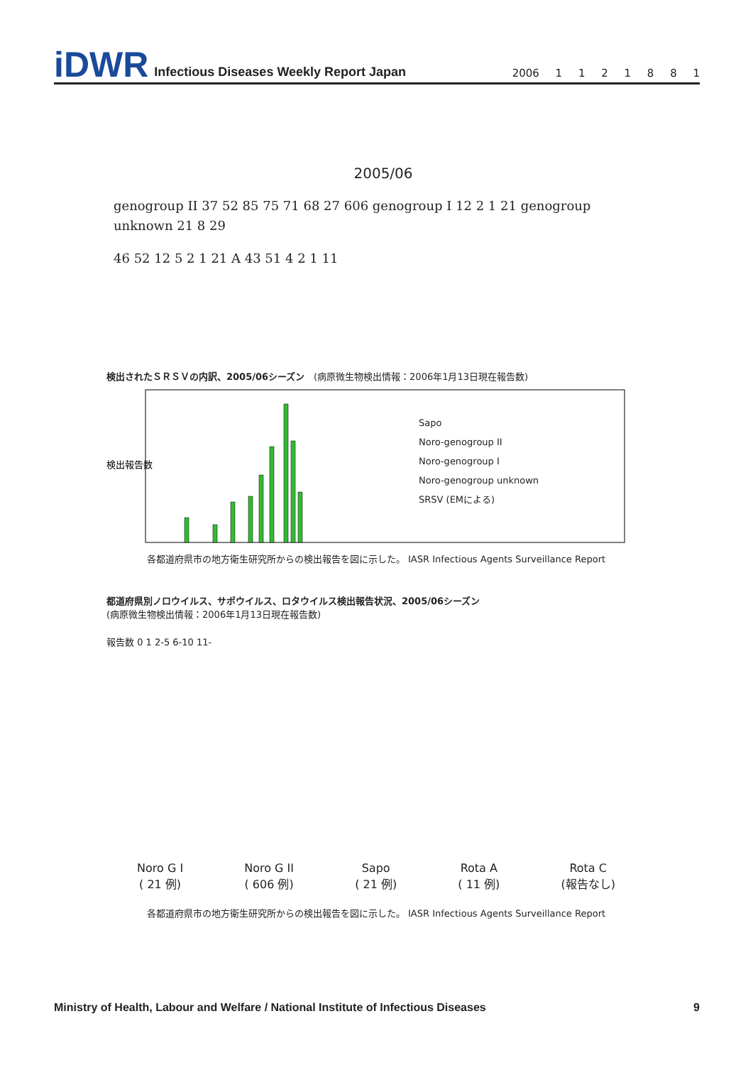iDWR Infectious Diseases Weekly Report Japan 2006 1 1 2 1 8 8 1
2005/06
genogroup II 37 52 85 75 71 68 27 606 genogroup I 12 2 1 21 genogroup unknown 21 8 29
46 52 12 5 2 1 21 A 43 51 4 2 1 11
検出されたＳＲＳＶの内訳、2005/06シーズン　(病原微生物検出情報：2006年1月13日現在報告数)
検出報告数
Sapo
Noro-genogroup II
Noro-genogroup I
Noro-genogroup unknown
SRSV (EMによる)
各都道府県市の地方衛生研究所からの検出報告を図に示した。 IASR Infectious Agents Surveillance Report
都道府県別ノロウイルス、サポウイルス、ロタウイルス検出報告状況、2005/06シーズン
(病原微生物検出情報：2006年1月13日現在報告数)
報告数 0 1 2-5 6-10 11-
Noro G I
( 21 例) Noro G II
( 606 例) Sapo
( 21 例) Rota A
( 11 例) Rota C
(報告なし)
各都道府県市の地方衛生研究所からの検出報告を図に示した。 IASR Infectious Agents Surveillance Report
Ministry of Health, Labour and Welfare / National Institute of Infectious Diseases 9